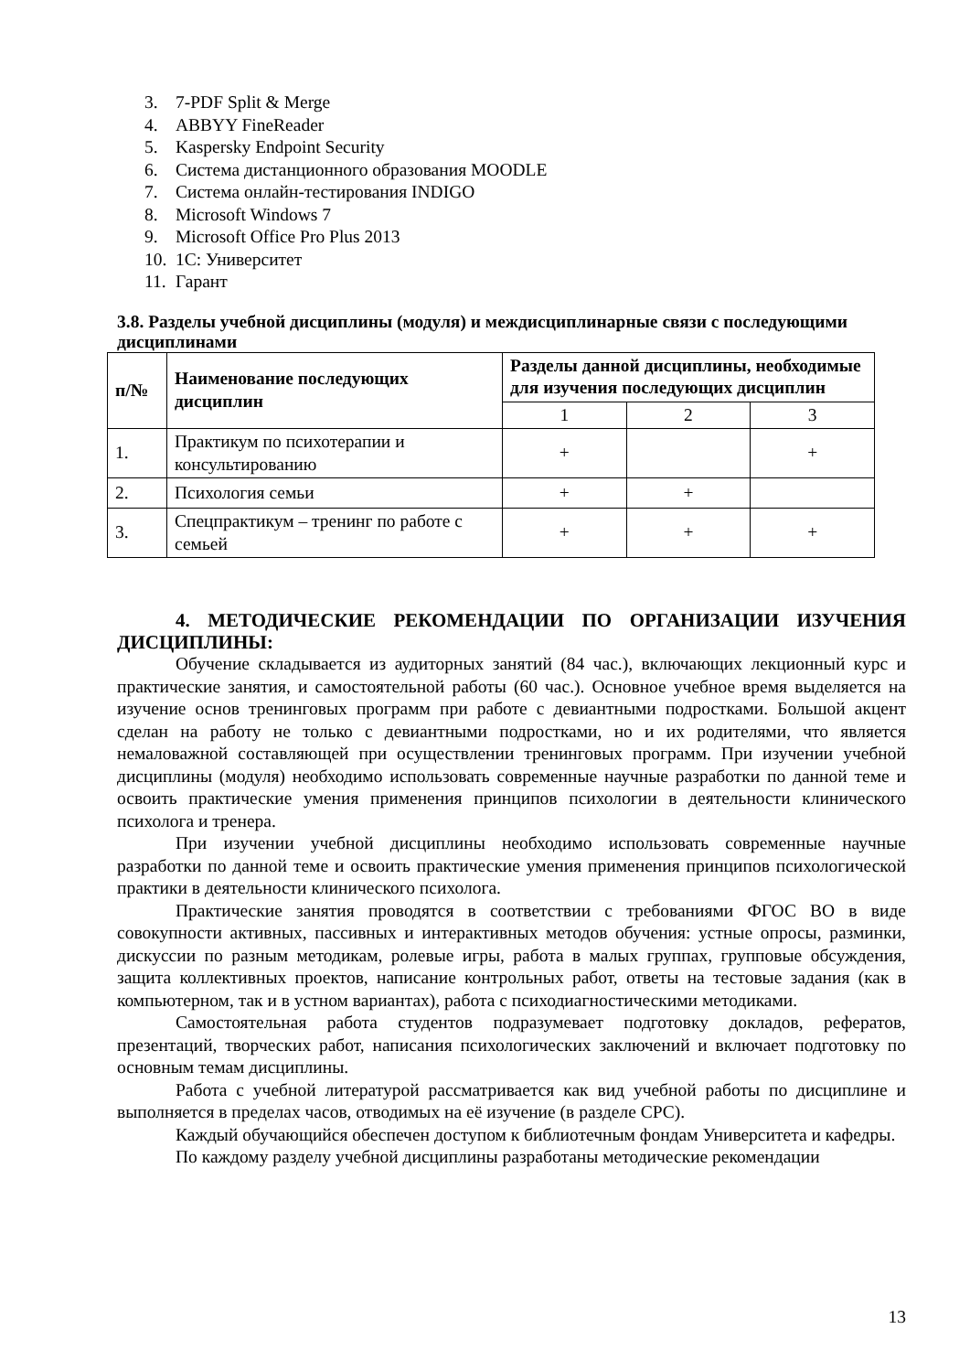3. 7-PDF Split & Merge
4. ABBYY FineReader
5. Kaspersky Endpoint Security
6. Система дистанционного образования MOODLE
7. Система онлайн-тестирования INDIGO
8. Microsoft Windows 7
9. Microsoft Office Pro Plus 2013
10. 1С: Университет
11. Гарант
3.8. Разделы учебной дисциплины (модуля) и междисциплинарные связи с последующими дисциплинами
| п/№ | Наименование последующих дисциплин | Разделы данной дисциплины, необходимые для изучения последующих дисциплин | | |
| --- | --- | --- | --- | --- |
| | | 1 | 2 | 3 |
| 1. | Практикум по психотерапии и консультированию | + | | + |
| 2. | Психология семьи | + | + | |
| 3. | Спецпрактикум – тренинг по работе с семьей | + | + | + |
4. МЕТОДИЧЕСКИЕ РЕКОМЕНДАЦИИ ПО ОРГАНИЗАЦИИ ИЗУЧЕНИЯ ДИСЦИПЛИНЫ:
Обучение складывается из аудиторных занятий (84 час.), включающих лекционный курс и практические занятия, и самостоятельной работы (60 час.). Основное учебное время выделяется на изучение основ тренинговых программ при работе с девиантными подростками. Большой акцент сделан на работу не только с девиантными подростками, но и их родителями, что является немаловажной составляющей при осуществлении тренинговых программ. При изучении учебной дисциплины (модуля) необходимо использовать современные научные разработки по данной теме и освоить практические умения применения принципов психологии в деятельности клинического психолога и тренера.
При изучении учебной дисциплины необходимо использовать современные научные разработки по данной теме и освоить практические умения применения принципов психологической практики в деятельности клинического психолога.
Практические занятия проводятся в соответствии с требованиями ФГОС ВО в виде совокупности активных, пассивных и интерактивных методов обучения: устные опросы, разминки, дискуссии по разным методикам, ролевые игры, работа в малых группах, групповые обсуждения, защита коллективных проектов, написание контрольных работ, ответы на тестовые задания (как в компьютерном, так и в устном вариантах), работа с психодиагностическими методиками.
Самостоятельная работа студентов подразумевает подготовку докладов, рефератов, презентаций, творческих работ, написания психологических заключений и включает подготовку по основным темам дисциплины.
Работа с учебной литературой рассматривается как вид учебной работы по дисциплине и выполняется в пределах часов, отводимых на её изучение (в разделе СРС).
Каждый обучающийся обеспечен доступом к библиотечным фондам Университета и кафедры.
По каждому разделу учебной дисциплины разработаны методические рекомендации
13